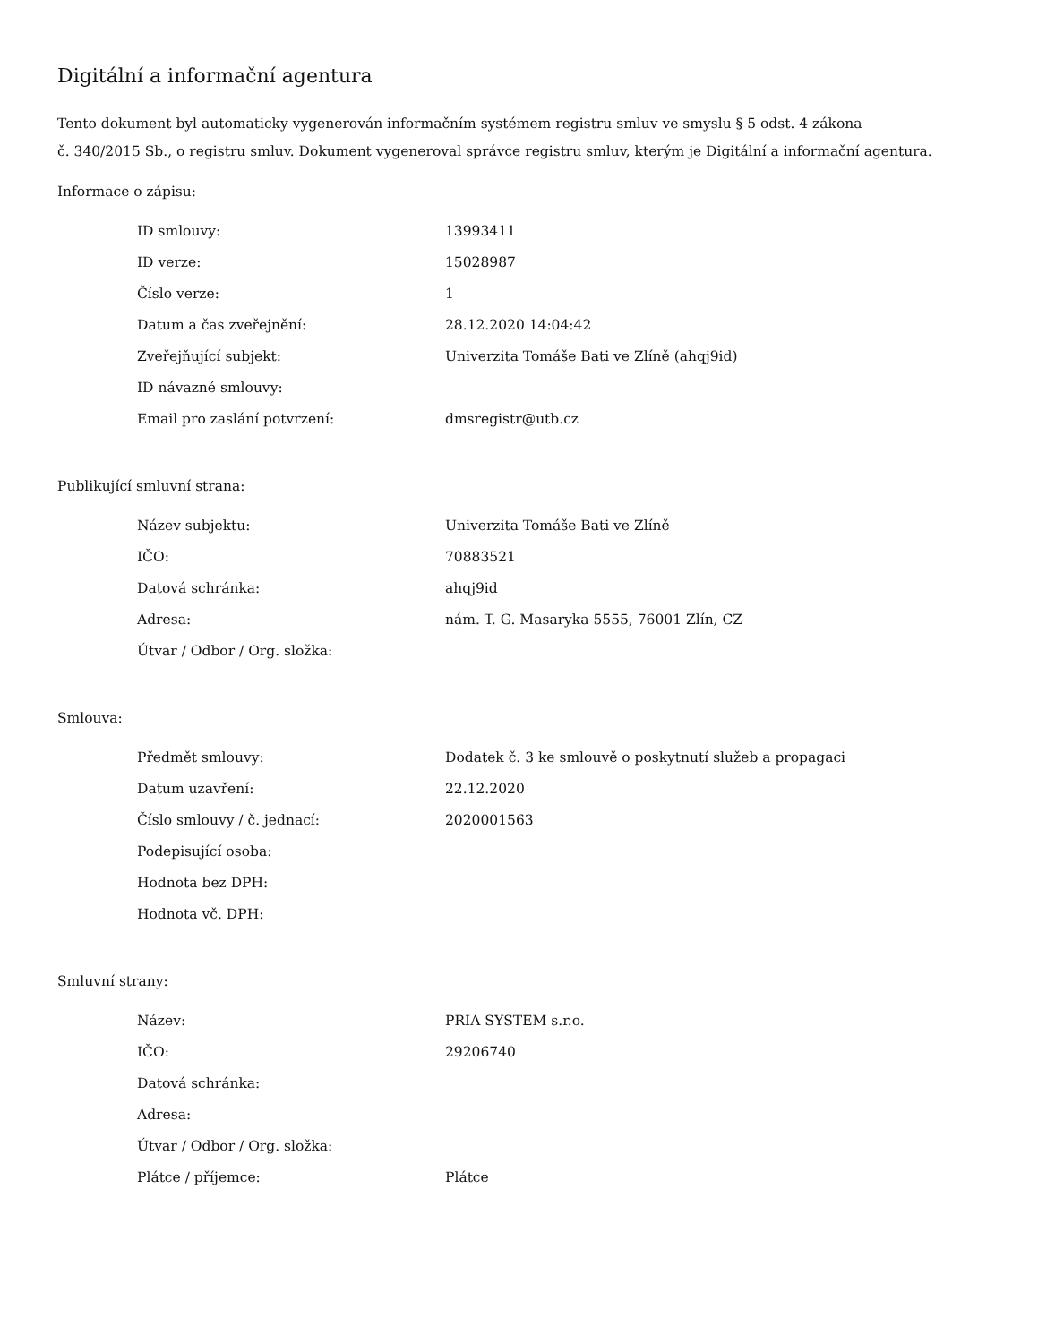Digitální a informační agentura
Tento dokument byl automaticky vygenerován informačním systémem registru smluv ve smyslu § 5 odst. 4 zákona
č. 340/2015 Sb., o registru smluv. Dokument vygeneroval správce registru smluv, kterým je Digitální a informační agentura.
Informace o zápisu:
| ID smlouvy: | 13993411 |
| ID verze: | 15028987 |
| Číslo verze: | 1 |
| Datum a čas zveřejnění: | 28.12.2020 14:04:42 |
| Zveřejňující subjekt: | Univerzita Tomáše Bati ve Zlíně (ahqj9id) |
| ID návazné smlouvy: | |
| Email pro zaslání potvrzení: | dmsregistr@utb.cz |
Publikující smluvní strana:
| Název subjektu: | Univerzita Tomáše Bati ve Zlíně |
| IČO: | 70883521 |
| Datová schránka: | ahqj9id |
| Adresa: | nám. T. G. Masaryka 5555, 76001 Zlín, CZ |
| Útvar / Odbor / Org. složka: | |
Smlouva:
| Předmět smlouvy: | Dodatek č. 3 ke smlouvě o poskytnutí služeb a propagaci |
| Datum uzavření: | 22.12.2020 |
| Číslo smlouvy / č. jednací: | 2020001563 |
| Podepisující osoba: | |
| Hodnota bez DPH: | |
| Hodnota vč. DPH: | |
Smluvní strany:
| Název: | PRIA SYSTEM s.r.o. |
| IČO: | 29206740 |
| Datová schránka: | |
| Adresa: | |
| Útvar / Odbor / Org. složka: | |
| Plátce / příjemce: | Plátce |